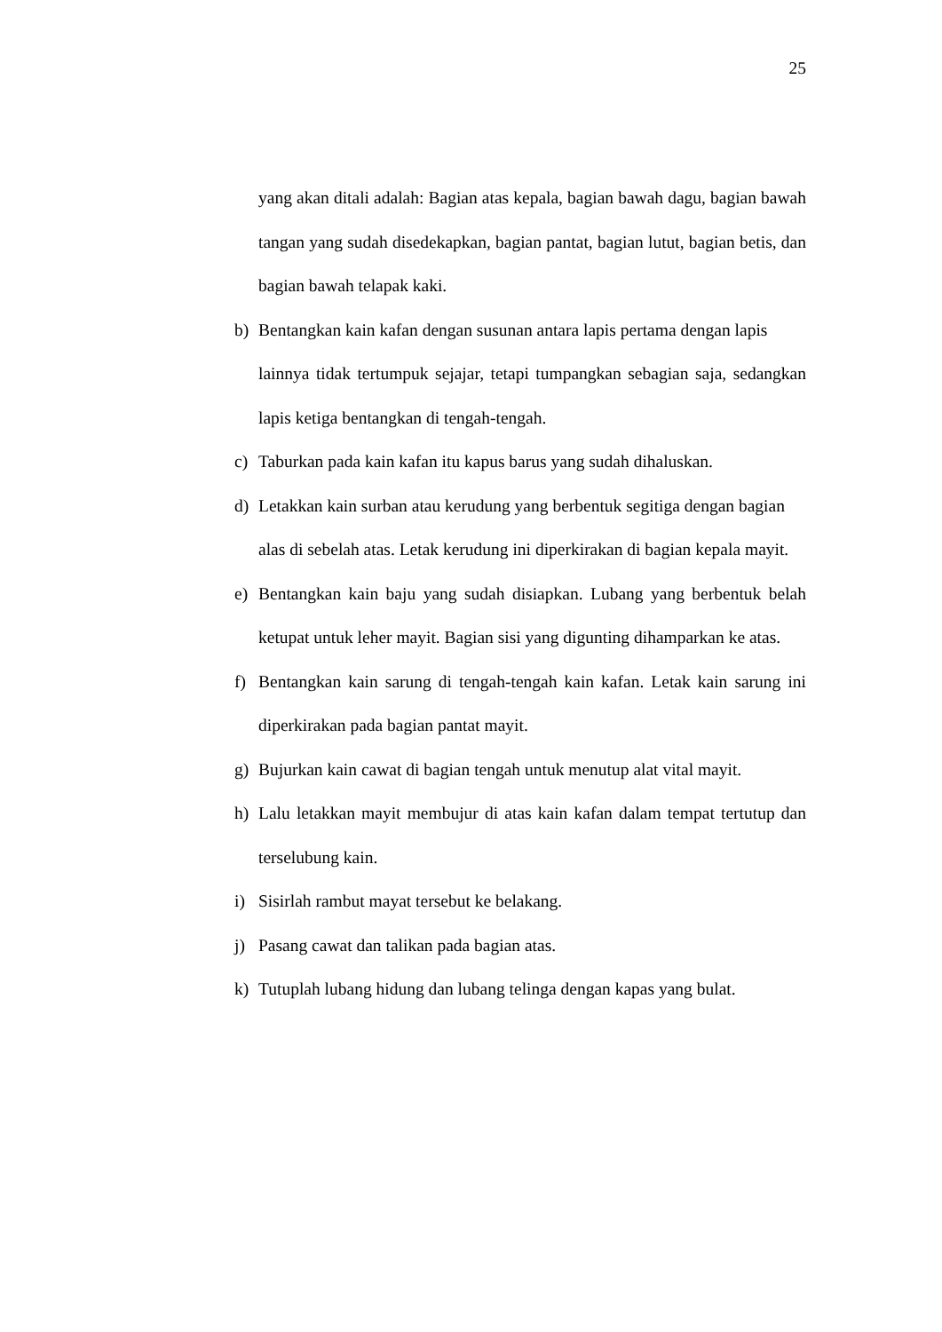25
yang akan ditali adalah: Bagian atas kepala, bagian bawah dagu, bagian bawah tangan yang sudah disedekapkan, bagian pantat, bagian lutut, bagian betis, dan bagian bawah telapak kaki.
b) Bentangkan kain kafan dengan susunan antara lapis pertama dengan lapis
lainnya tidak tertumpuk sejajar, tetapi tumpangkan sebagian saja, sedangkan lapis ketiga bentangkan di tengah-tengah.
c) Taburkan pada kain kafan itu kapus barus yang sudah dihaluskan.
d) Letakkan kain surban atau kerudung yang berbentuk segitiga dengan bagian
alas di sebelah atas. Letak kerudung ini diperkirakan di bagian kepala mayit.
e) Bentangkan kain baju yang sudah disiapkan. Lubang yang berbentuk belah ketupat untuk leher mayit. Bagian sisi yang digunting dihamparkan ke atas.
f) Bentangkan kain sarung di tengah-tengah kain kafan. Letak kain sarung ini diperkirakan pada bagian pantat mayit.
g) Bujurkan kain cawat di bagian tengah untuk menutup alat vital mayit.
h) Lalu letakkan mayit membujur di atas kain kafan dalam tempat tertutup dan terselubung kain.
i) Sisirlah rambut mayat tersebut ke belakang.
j) Pasang cawat dan talikan pada bagian atas.
k) Tutuplah lubang hidung dan lubang telinga dengan kapas yang bulat.